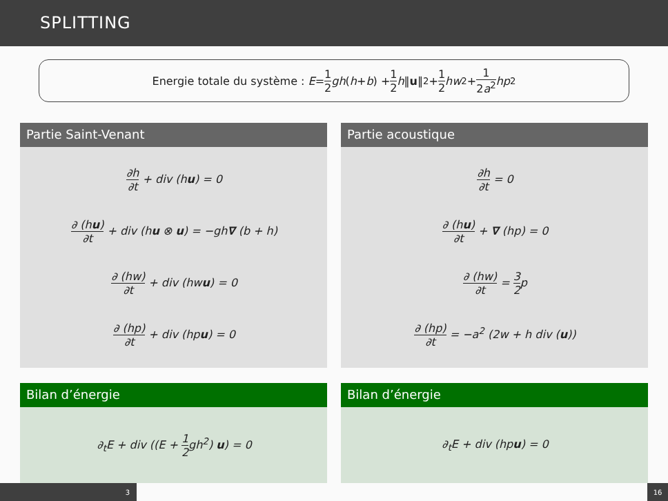SPLITTING
Energie totale du système : E = 1 2 gh (h + b) + 1 2 h ‖ u ‖<sup>2</sup> + 1 2 hw<sup>2</sup> + 1 2a<sup>2</sup> hp<sup>2</sup>
Partie Saint-Venant
∂h ∂t + div (hu) = 0
∂ (hu) ∂t + div (hu ⊗ u) = −gh∇ (b + h)
∂ (hw) ∂t + div (hwu) = 0
∂ (hp) ∂t + div (hpu) = 0
Partie acoustique
∂h ∂t = 0
∂ (hu) ∂t + ∇ (hp) = 0
∂ (hw) ∂t = 3 2p
∂ (hp) ∂t = −a<sup>2</sup> (2w + h div (u))
Bilan d’énergie
∂<sub>t</sub>E + div ((E + 1 2gh<sup>2</sup>) u) = 0
Bilan d’énergie
∂<sub>t</sub>E + div (hpu) = 0
3 16